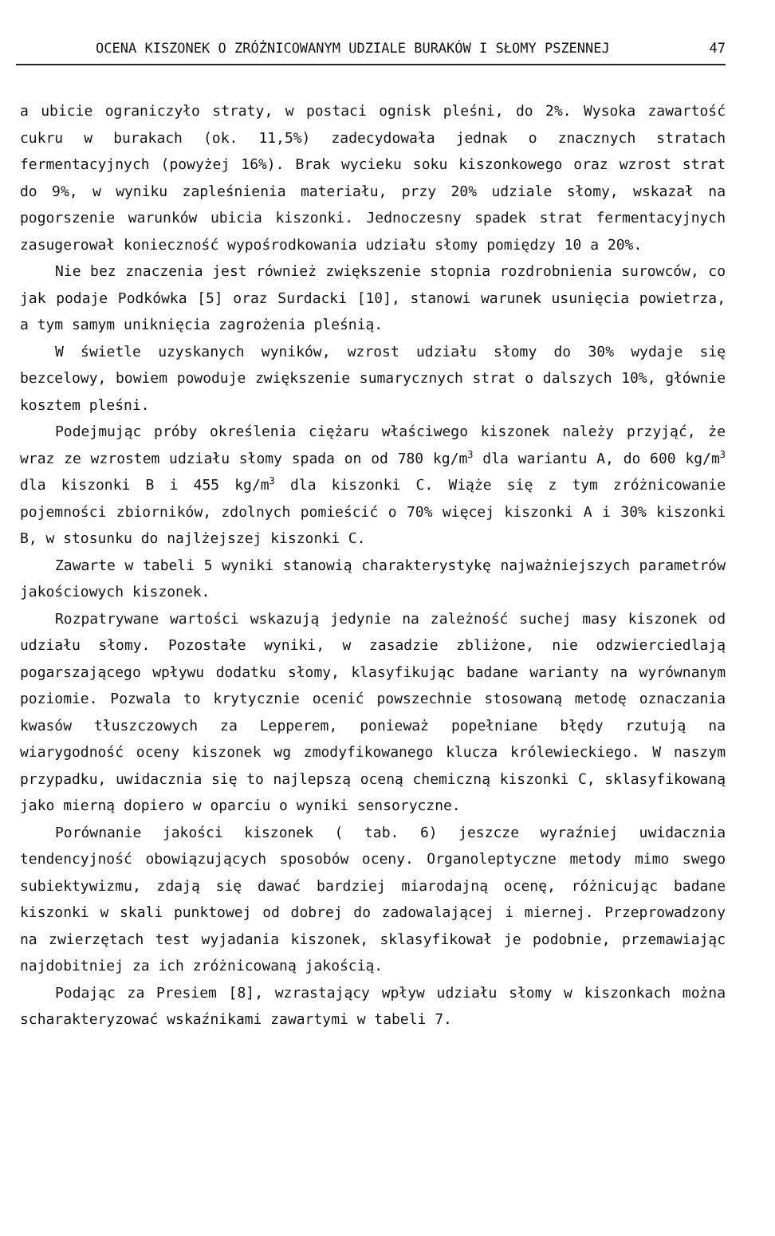OCENA KISZONEK O ZRÓŻNICOWANYM UDZIALE BURAKÓW I SŁOMY PSZENNEJ 47
a ubicie ograniczyło straty, w postaci ognisk pleśni, do 2%. Wysoka zawartość cukru w burakach (ok. 11,5%) zadecydowała jednak o znacznych stratach fermentacyjnych (powyżej 16%). Brak wycieku soku kiszonkowego oraz wzrost strat do 9%, w wyniku zapleśnienia materiału, przy 20% udziale słomy, wskazał na pogorszenie warunków ubicia kiszonki. Jednoczesny spadek strat fermentacyjnych zasugerował konieczność wypośrodkowania udziału słomy pomiędzy 10 a 20%.
Nie bez znaczenia jest również zwiększenie stopnia rozdrobnienia surowców, co jak podaje Podkówka [5] oraz Surdacki [10], stanowi warunek usunięcia powietrza, a tym samym uniknięcia zagrożenia pleśnią.
W świetle uzyskanych wyników, wzrost udziału słomy do 30% wydaje się bezcelowy, bowiem powoduje zwiększenie sumarycznych strat o dalszych 10%, głównie kosztem pleśni.
Podejmując próby określenia ciężaru właściwego kiszonek należy przyjąć, że wraz ze wzrostem udziału słomy spada on od 780 kg/m<sup>3</sup> dla wariantu A, do 600 kg/m<sup>3</sup> dla kiszonki B i 455 kg/m<sup>3</sup> dla kiszonki C. Wiąże się z tym zróżnicowanie pojemności zbiorników, zdolnych pomieścić o 70% więcej kiszonki A i 30% kiszonki B, w stosunku do najlżejszej kiszonki C.
Zawarte w tabeli 5 wyniki stanowią charakterystykę najważniejszych parametrów jakościowych kiszonek.
Rozpatrywane wartości wskazują jedynie na zależność suchej masy kiszonek od udziału słomy. Pozostałe wyniki, w zasadzie zbliżone, nie odzwierciedlają pogarszającego wpływu dodatku słomy, klasyfikując badane warianty na wyrównanym poziomie. Pozwala to krytycznie ocenić powszechnie stosowaną metodę oznaczania kwasów tłuszczowych za Lepperem, ponieważ popełniane błędy rzutują na wiarygodność oceny kiszonek wg zmodyfikowanego klucza królewieckiego. W naszym przypadku, uwidacznia się to najlepszą oceną chemiczną kiszonki C, sklasyfikowaną jako mierną dopiero w oparciu o wyniki sensoryczne.
Porównanie jakości kiszonek ( tab. 6) jeszcze wyraźniej uwidacznia tendencyjność obowiązujących sposobów oceny. Organoleptyczne metody mimo swego subiektywizmu, zdają się dawać bardziej miarodajną ocenę, różnicując badane kiszonki w skali punktowej od dobrej do zadowalającej i miernej. Przeprowadzony na zwierzętach test wyjadania kiszonek, sklasyfikował je podobnie, przemawiając najdobitniej za ich zróżnicowaną jakością.
Podając za Presiem [8], wzrastający wpływ udziału słomy w kiszonkach można scharakteryzować wskaźnikami zawartymi w tabeli 7.